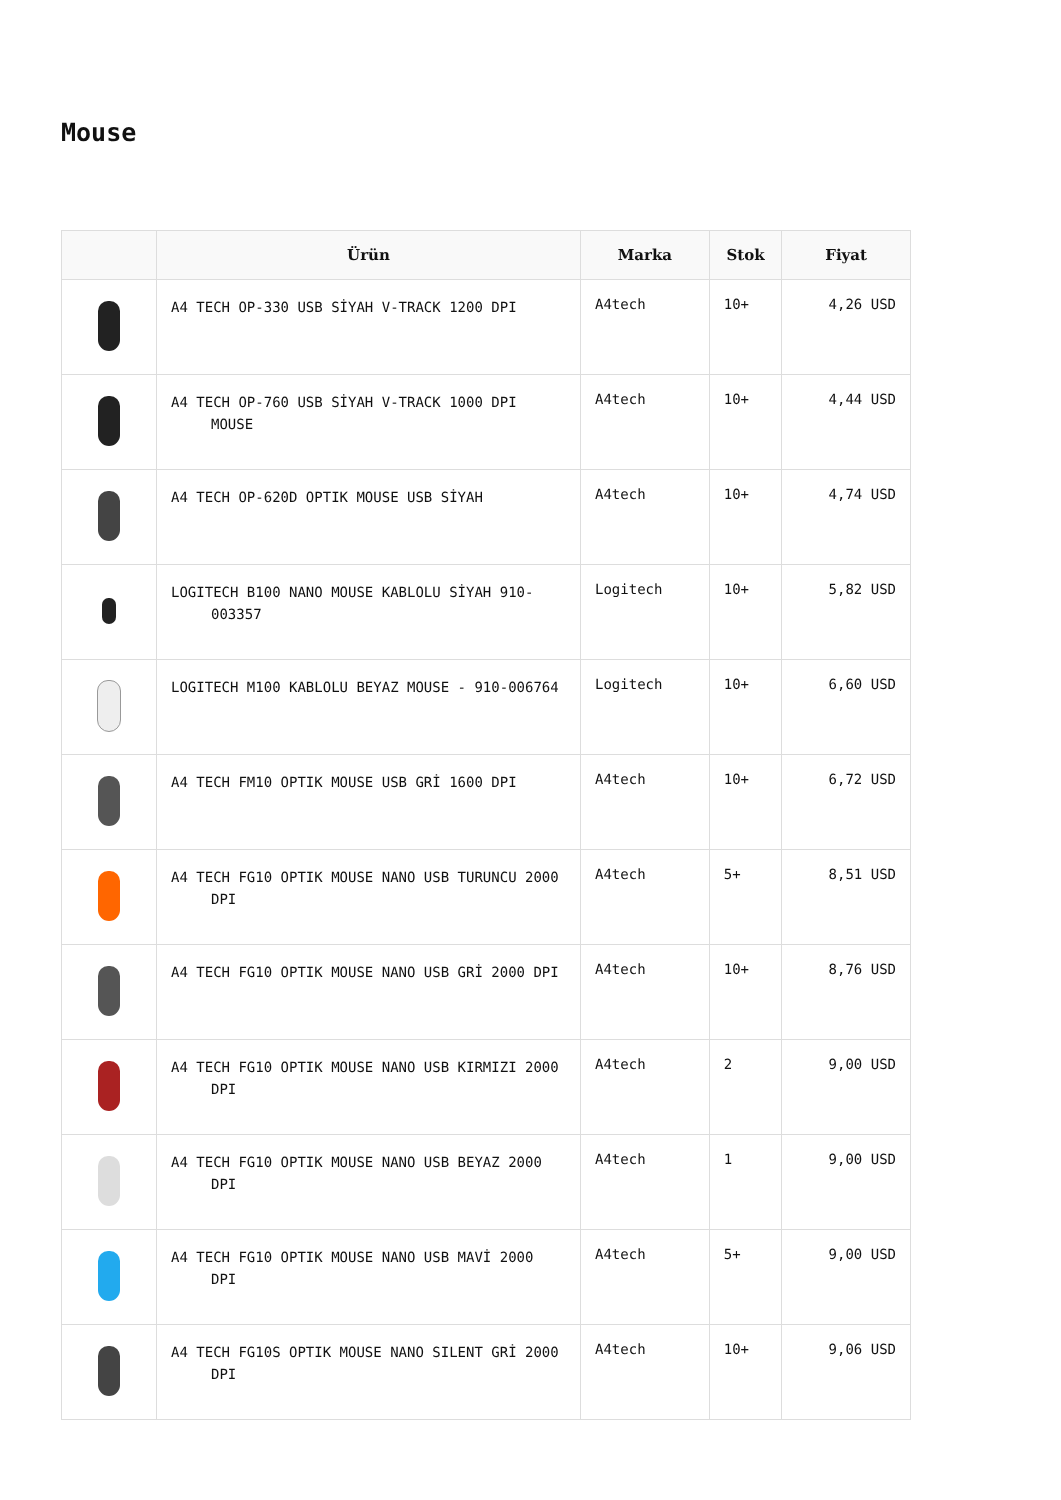Mouse
| | Ürün | Marka | Stok | Fiyat |
| --- | --- | --- | --- | --- |
| | A4 TECH OP-330 USB SİYAH V-TRACK 1200 DPI | A4tech | 10+ | 4,26 USD |
| | A4 TECH OP-760 USB SİYAH V-TRACK 1000 DPI MOUSE | A4tech | 10+ | 4,44 USD |
| | A4 TECH OP-620D OPTIK MOUSE USB SİYAH | A4tech | 10+ | 4,74 USD |
| | LOGITECH B100 NANO MOUSE KABLOLU SİYAH 910-003357 | Logitech | 10+ | 5,82 USD |
| | LOGITECH M100 KABLOLU BEYAZ MOUSE - 910-006764 | Logitech | 10+ | 6,60 USD |
| | A4 TECH FM10 OPTIK MOUSE USB GRİ 1600 DPI | A4tech | 10+ | 6,72 USD |
| | A4 TECH FG10 OPTIK MOUSE NANO USB TURUNCU 2000 DPI | A4tech | 5+ | 8,51 USD |
| | A4 TECH FG10 OPTIK MOUSE NANO USB GRİ 2000 DPI | A4tech | 10+ | 8,76 USD |
| | A4 TECH FG10 OPTIK MOUSE NANO USB KIRMIZI 2000 DPI | A4tech | 2 | 9,00 USD |
| | A4 TECH FG10 OPTIK MOUSE NANO USB BEYAZ 2000 DPI | A4tech | 1 | 9,00 USD |
| | A4 TECH FG10 OPTIK MOUSE NANO USB MAVİ 2000 DPI | A4tech | 5+ | 9,00 USD |
| | A4 TECH FG10S OPTIK MOUSE NANO SILENT GRİ 2000 DPI | A4tech | 10+ | 9,06 USD |